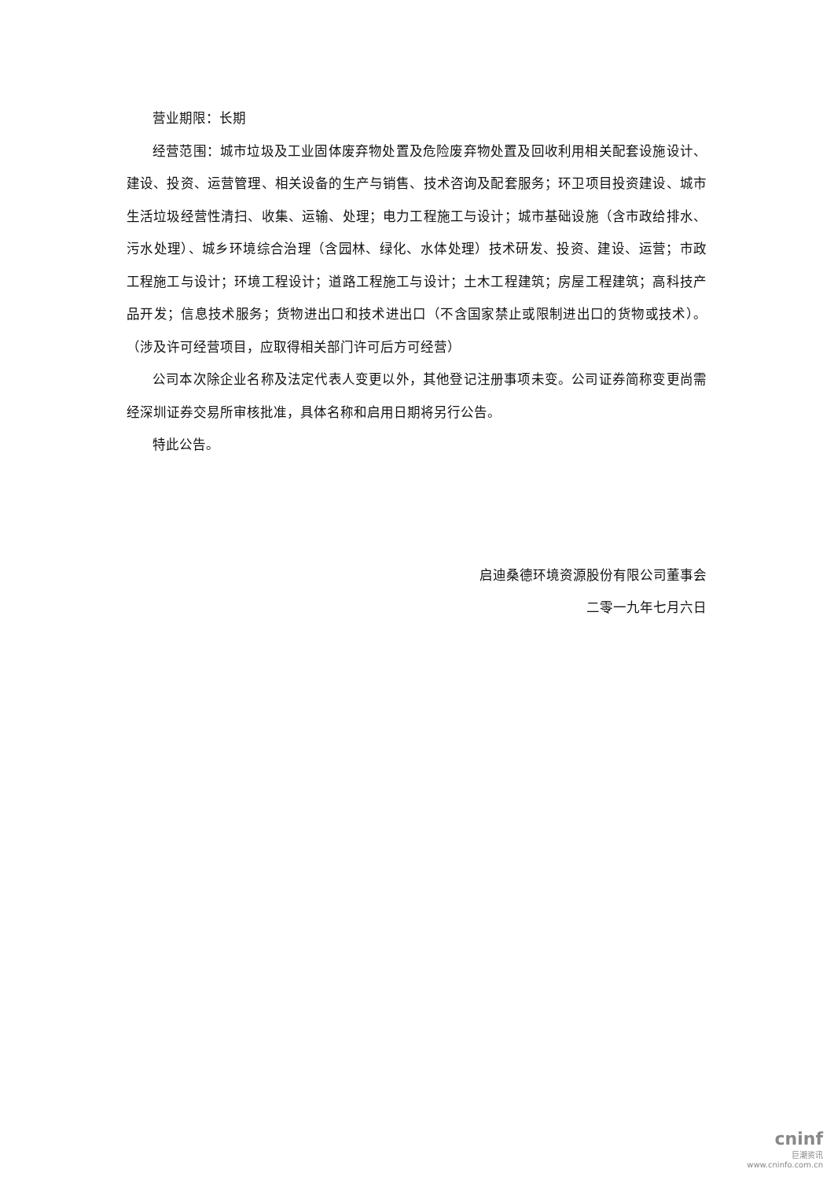营业期限：长期
经营范围：城市垃圾及工业固体废弃物处置及危险废弃物处置及回收利用相关配套设施设计、建设、投资、运营管理、相关设备的生产与销售、技术咨询及配套服务；环卫项目投资建设、城市生活垃圾经营性清扫、收集、运输、处理；电力工程施工与设计；城市基础设施（含市政给排水、污水处理）、城乡环境综合治理（含园林、绿化、水体处理）技术研发、投资、建设、运营；市政工程施工与设计；环境工程设计；道路工程施工与设计；土木工程建筑；房屋工程建筑；高科技产品开发；信息技术服务；货物进出口和技术进出口（不含国家禁止或限制进出口的货物或技术）。（涉及许可经营项目，应取得相关部门许可后方可经营）
公司本次除企业名称及法定代表人变更以外，其他登记注册事项未变。公司证券简称变更尚需经深圳证券交易所审核批准，具体名称和启用日期将另行公告。
特此公告。
启迪桑德环境资源股份有限公司董事会
二零一九年七月六日
cninf
巨潮资讯
www.cninfo.com.cn